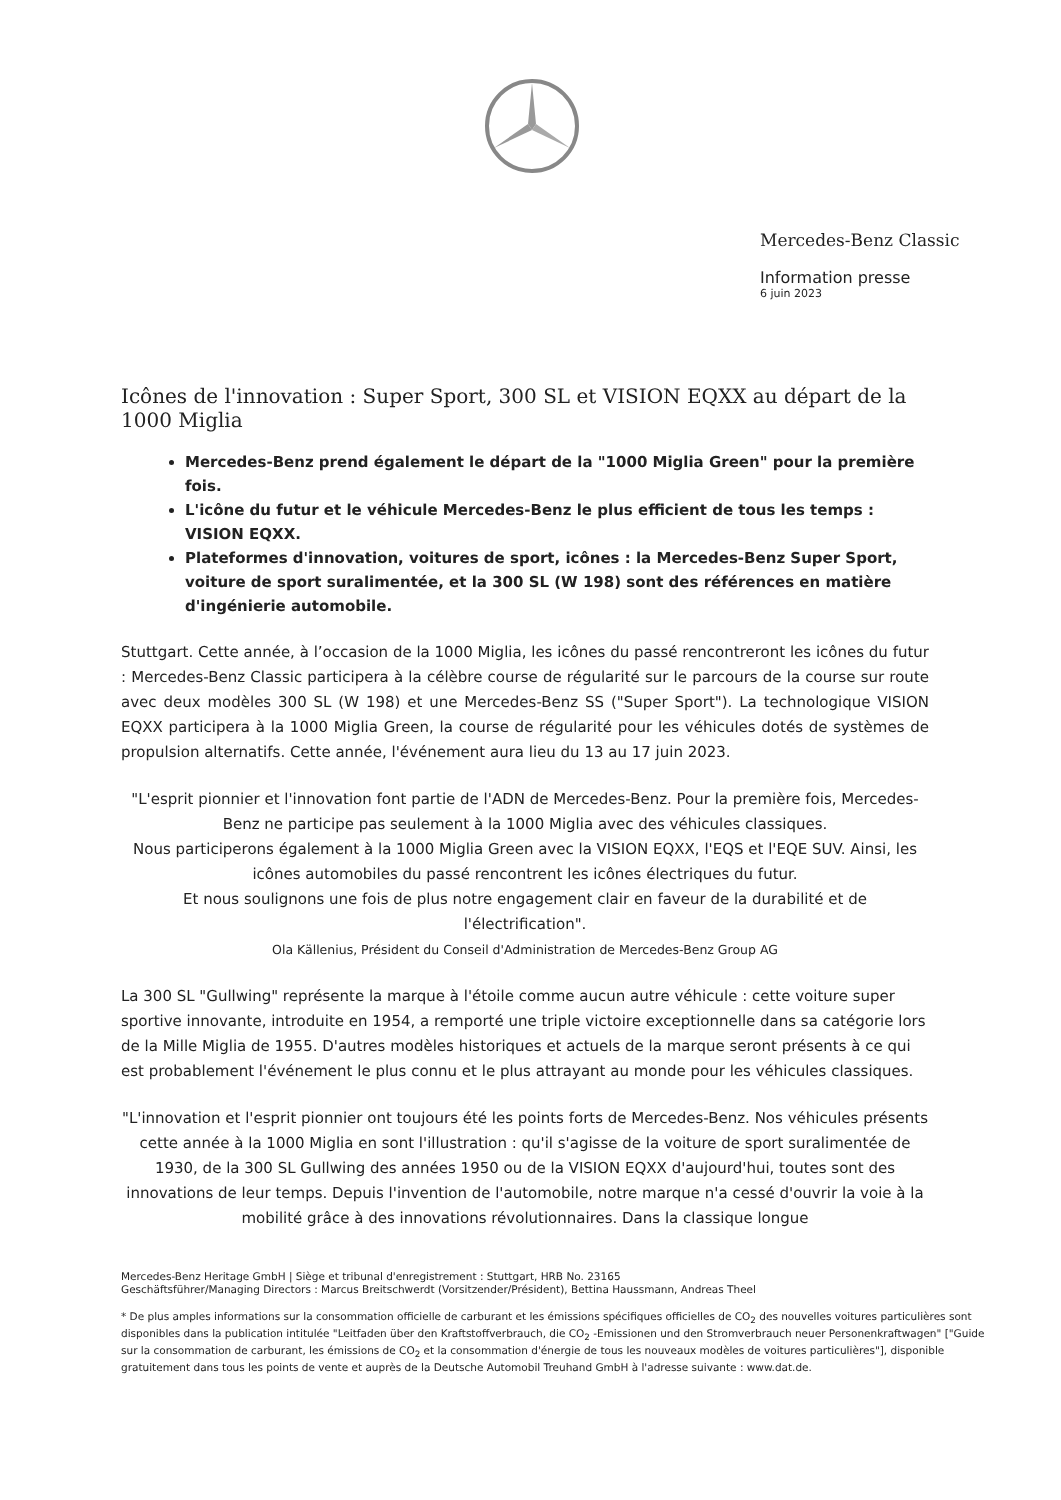Mercedes-Benz Classic
Information presse
6 juin 2023
Icônes de l'innovation : Super Sport, 300 SL et VISION EQXX au départ de la 1000 Miglia
Mercedes-Benz prend également le départ de la "1000 Miglia Green" pour la première fois.
L'icône du futur et le véhicule Mercedes-Benz le plus efficient de tous les temps : VISION EQXX.
Plateformes d'innovation, voitures de sport, icônes : la Mercedes-Benz Super Sport, voiture de sport suralimentée, et la 300 SL (W 198) sont des références en matière d'ingénierie automobile.
Stuttgart. Cette année, à l’occasion de la 1000 Miglia, les icônes du passé rencontreront les icônes du futur : Mercedes-Benz Classic participera à la célèbre course de régularité sur le parcours de la course sur route avec deux modèles 300 SL (W 198) et une Mercedes-Benz SS ("Super Sport"). La technologique VISION EQXX participera à la 1000 Miglia Green, la course de régularité pour les véhicules dotés de systèmes de propulsion alternatifs. Cette année, l'événement aura lieu du 13 au 17 juin 2023.
"L'esprit pionnier et l'innovation font partie de l'ADN de Mercedes-Benz. Pour la première fois, Mercedes-Benz ne participe pas seulement à la 1000 Miglia avec des véhicules classiques.
Nous participerons également à la 1000 Miglia Green avec la VISION EQXX, l'EQS et l'EQE SUV. Ainsi, les icônes automobiles du passé rencontrent les icônes électriques du futur.
Et nous soulignons une fois de plus notre engagement clair en faveur de la durabilité et de l'électrification".
Ola Källenius, Président du Conseil d'Administration de Mercedes-Benz Group AG
La 300 SL "Gullwing" représente la marque à l'étoile comme aucun autre véhicule : cette voiture super sportive innovante, introduite en 1954, a remporté une triple victoire exceptionnelle dans sa catégorie lors de la Mille Miglia de 1955. D'autres modèles historiques et actuels de la marque seront présents à ce qui est probablement l'événement le plus connu et le plus attrayant au monde pour les véhicules classiques.
"L'innovation et l'esprit pionnier ont toujours été les points forts de Mercedes-Benz. Nos véhicules présents cette année à la 1000 Miglia en sont l'illustration : qu'il s'agisse de la voiture de sport suralimentée de 1930, de la 300 SL Gullwing des années 1950 ou de la VISION EQXX d'aujourd'hui, toutes sont des innovations de leur temps. Depuis l'invention de l'automobile, notre marque n'a cessé d'ouvrir la voie à la mobilité grâce à des innovations révolutionnaires. Dans la classique longue
Mercedes-Benz Heritage GmbH | Siège et tribunal d'enregistrement : Stuttgart, HRB No. 23165
Geschäftsführer/Managing Directors : Marcus Breitschwerdt (Vorsitzender/Président), Bettina Haussmann, Andreas Theel
* De plus amples informations sur la consommation officielle de carburant et les émissions spécifiques officielles de CO<sub>2</sub> des nouvelles voitures particulières sont disponibles dans la publication intitulée "Leitfaden über den Kraftstoffverbrauch, die CO<sub>2</sub> -Emissionen und den Stromverbrauch neuer Personenkraftwagen" ["Guide sur la consommation de carburant, les émissions de CO<sub>2</sub> et la consommation d'énergie de tous les nouveaux modèles de voitures particulières"], disponible gratuitement dans tous les points de vente et auprès de la Deutsche Automobil Treuhand GmbH à l'adresse suivante : www.dat.de.